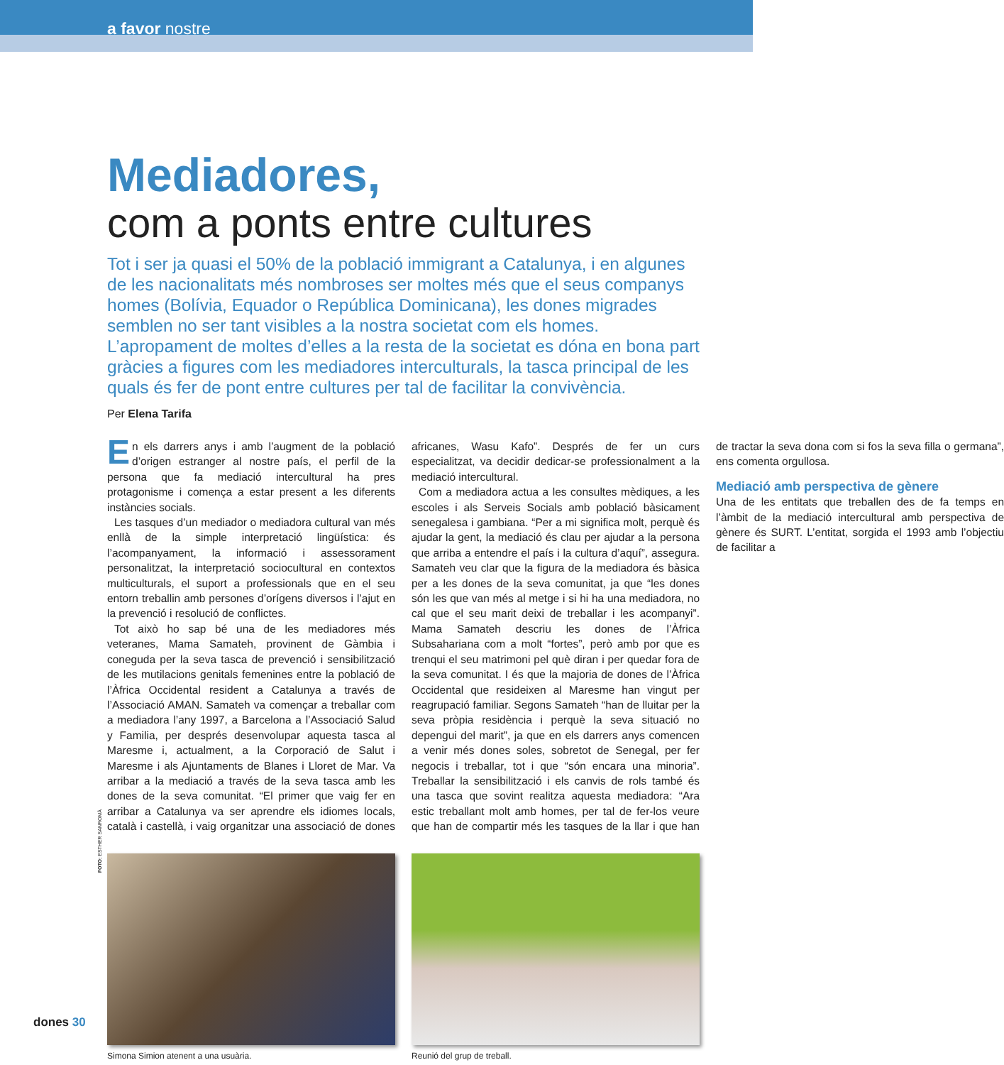a favor nostre
Mediadores,
com a ponts entre cultures
Tot i ser ja quasi el 50% de la població immigrant a Catalunya, i en algunes de les nacionalitats més nombroses ser moltes més que el seus companys homes (Bolívia, Equador o República Dominicana), les dones migrades semblen no ser tant visibles a la nostra societat com els homes. L’apropament de moltes d’elles a la resta de la societat es dóna en bona part gràcies a figures com les mediadores interculturals, la tasca principal de les quals és fer de pont entre cultures per tal de facilitar la convivència.
Per Elena Tarifa
En els darrers anys i amb l’augment de la població d’origen estranger al nostre país, el perfil de la persona que fa mediació intercultural ha pres protagonisme i comença a estar present a les diferents instàncies socials.
Les tasques d’un mediador o mediadora cultural van més enllà de la simple interpretació lingüística: és l’acompanyament, la informació i assessorament personalitzat, la interpretació sociocultural en contextos multiculturals, el suport a professionals que en el seu entorn treballin amb persones d’orígens diversos i l’ajut en la prevenció i resolució de conflictes.
Tot això ho sap bé una de les mediadores més veteranes, Mama Samateh, provinent de Gàmbia i coneguda per la seva tasca de prevenció i sensibilització de les mutilacions genitals femenines entre la població de l’Àfrica Occidental resident a Catalunya a través de l’Associació AMAN. Samateh va començar a treballar com a mediadora l’any 1997, a Barcelona a l’Associació Salud y Familia, per després desenvolupar aquesta tasca al Maresme i, actualment, a la Corporació de Salut i Maresme i als Ajuntaments de Blanes i Lloret de Mar. Va arribar a la mediació a través de la seva tasca amb les dones de la seva comunitat. “El primer que vaig fer en arribar a Catalunya va ser aprendre els idiomes locals, català i castellà, i vaig organitzar una associació de dones africanes, Wasu Kafo”. Després de fer un curs especialitzat, va decidir dedicar-se professionalment a la mediació intercultural.
Com a mediadora actua a les consultes mèdiques, a les escoles i als Serveis Socials amb població bàsicament senegalesa i gambiana. “Per a mi significa molt, perquè és ajudar la gent, la mediació és clau per ajudar a la persona que arriba a entendre el país i la cultura d’aquí”, assegura. Samateh veu clar que la figura de la mediadora és bàsica per a les dones de la seva comunitat, ja que “les dones són les que van més al metge i si hi ha una mediadora, no cal que el seu marit deixi de treballar i les acompanyi”. Mama Samateh descriu les dones de l’Àfrica Subsahariana com a molt “fortes”, però amb por que es trenqui el seu matrimoni pel què diran i per quedar fora de la seva comunitat. I és que la majoria de dones de l’Àfrica Occidental que resideixen al Maresme han vingut per reagrupació familiar. Segons Samateh “han de lluitar per la seva pròpia residència i perquè la seva situació no depengui del marit”, ja que en els darrers anys comencen a venir més dones soles, sobretot de Senegal, per fer negocis i treballar, tot i que “són encara una minoria”. Treballar la sensibilització i els canvis de rols també és una tasca que sovint realitza aquesta mediadora: “Ara estic treballant molt amb homes, per tal de fer-los veure que han de compartir més les tasques de la llar i que han de tractar la seva dona com si fos la seva filla o germana”, ens comenta orgullosa.
Mediació amb perspectiva de gènere
Una de les entitats que treballen des de fa temps en l’àmbit de la mediació intercultural amb perspectiva de gènere és SURT. L’entitat, sorgida el 1993 amb l’objectiu de facilitar a
Simona Simion atenent a una usuària. Reunió del grup de treball.
FOTO: ESTHER SANROMÀ
dones 30